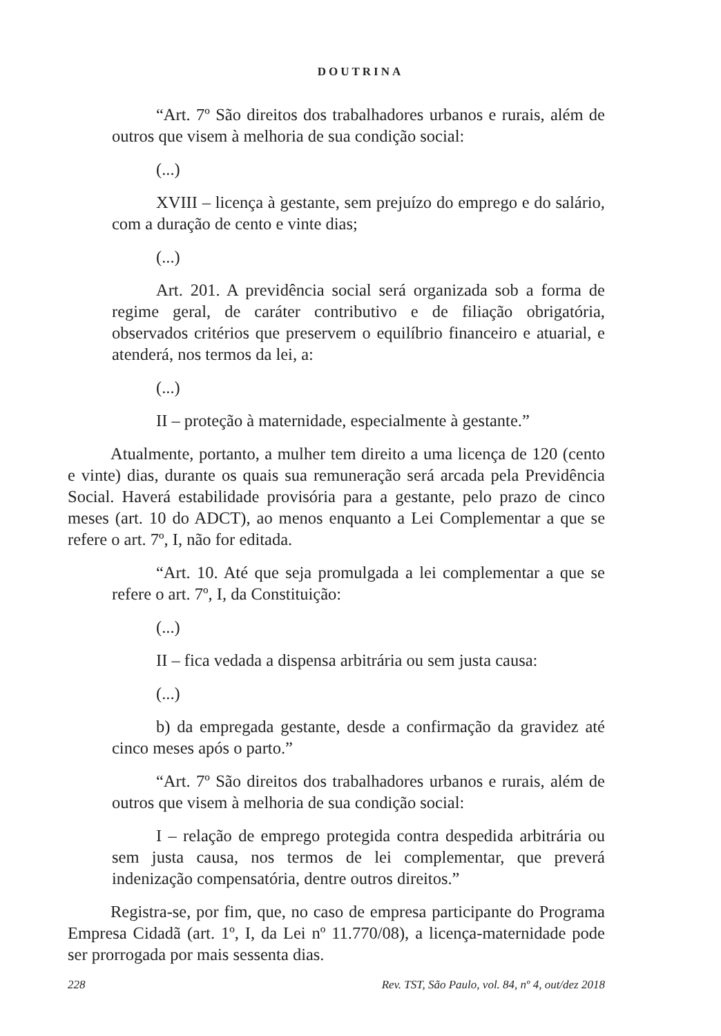DOUTRINA
“Art. 7º São direitos dos trabalhadores urbanos e rurais, além de outros que visem à melhoria de sua condição social:
(...)
XVIII – licença à gestante, sem prejuízo do emprego e do salário, com a duração de cento e vinte dias;
(...)
Art. 201. A previdência social será organizada sob a forma de regime geral, de caráter contributivo e de filiação obrigatória, observados critérios que preservem o equilíbrio financeiro e atuarial, e atenderá, nos termos da lei, a:
(...)
II – proteção à maternidade, especialmente à gestante.”
Atualmente, portanto, a mulher tem direito a uma licença de 120 (cento e vinte) dias, durante os quais sua remuneração será arcada pela Previdência Social. Haverá estabilidade provisória para a gestante, pelo prazo de cinco meses (art. 10 do ADCT), ao menos enquanto a Lei Complementar a que se refere o art. 7º, I, não for editada.
“Art. 10. Até que seja promulgada a lei complementar a que se refere o art. 7º, I, da Constituição:
(...)
II – fica vedada a dispensa arbitrária ou sem justa causa:
(...)
b) da empregada gestante, desde a confirmação da gravidez até cinco meses após o parto.”
“Art. 7º São direitos dos trabalhadores urbanos e rurais, além de outros que visem à melhoria de sua condição social:
I – relação de emprego protegida contra despedida arbitrária ou sem justa causa, nos termos de lei complementar, que preverá indenização compensatória, dentre outros direitos.”
Registra-se, por fim, que, no caso de empresa participante do Programa Empresa Cidadã (art. 1º, I, da Lei nº 11.770/08), a licença-maternidade pode ser prorrogada por mais sessenta dias.
228 Rev. TST, São Paulo, vol. 84, nº 4, out/dez 2018